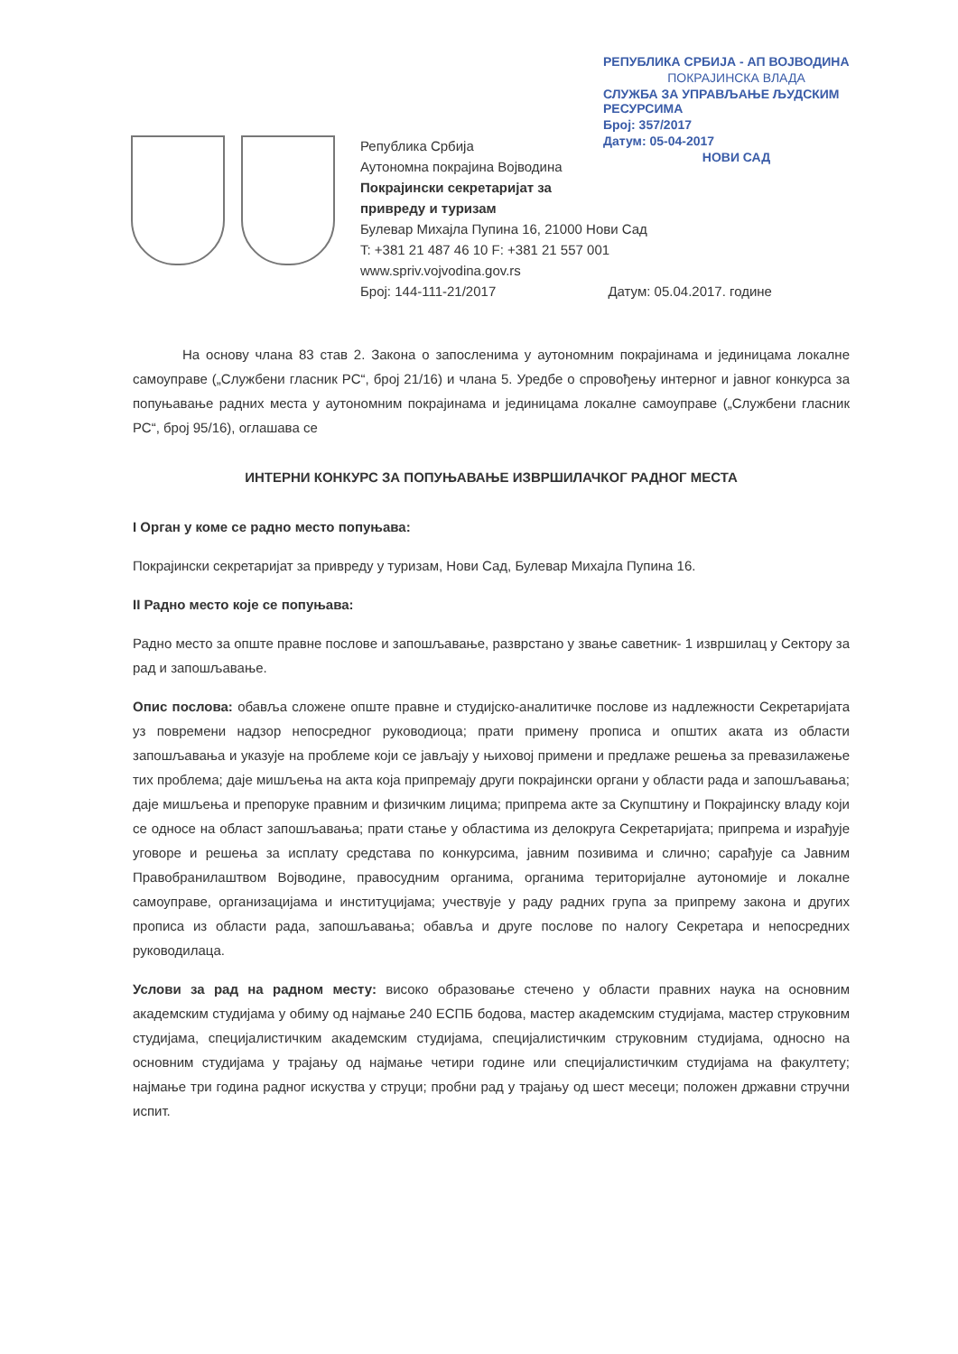РЕПУБЛИКА СРБИЈА - АП ВОЈВОДИНА
ПОКРАЈИНСКА ВЛАДА
СЛУЖБА ЗА УПРАВЉАЊЕ ЉУДСКИМ РЕСУРСИМА
Број: 357/2017
Датум: 05-04-2017
НОВИ САД
Република Србија
Аутономна покрајина Војводина
Покрајински секретаријат за
привреду и туризам
Булевар Михајла Пупина 16, 21000 Нови Сад
T: +381 21 487 46 10 F: +381 21 557 001
www.spriv.vojvodina.gov.rs
Број: 144-111-21/2017 Датум: 05.04.2017. године
На основу члана 83 став 2. Закона о запосленима у аутономним покрајинама и јединицама локалне самоуправе („Службени гласник РС“, број 21/16) и члана 5. Уредбе о спровођењу интерног и јавног конкурса за попуњавање радних места у аутономним покрајинама и јединицама локалне самоуправе („Службени гласник РС“, број 95/16), оглашава се
ИНТЕРНИ КОНКУРС ЗА ПОПУЊАВАЊЕ ИЗВРШИЛАЧКОГ РАДНОГ МЕСТА
I Орган у коме се радно место попуњава:
Покрајински секретаријат за привреду у туризам, Нови Сад, Булевар Михајла Пупина 16.
II Радно место које се попуњава:
Радно место за опште правне послове и запошљавање, разврстано у звање саветник- 1 извршилац у Сектору за рад и запошљавање.
Опис послова: обавља сложене опште правне и студијско-аналитичке послове из надлежности Секретаријата уз повремени надзор непосредног руководиоца; прати примену прописа и општих аката из области запошљавања и указује на проблеме који се јављају у њиховој примени и предлаже решења за превазилажење тих проблема; даје мишљења на акта која припремају други покрајински органи у области рада и запошљавања; даје мишљења и препоруке правним и физичким лицима; припрема акте за Скупштину и Покрајинску владу који се односе на област запошљавања; прати стање у областима из делокруга Секретаријата; припрема и израђује уговоре и решења за исплату средстава по конкурсима, јавним позивима и слично; сарађује са Јавним Правобранилаштвом Војводине, правосудним органима, органима територијалне аутономије и локалне самоуправе, организацијама и институцијама; учествује у раду радних група за припрему закона и других прописа из области рада, запошљавања; обавља и друге послове по налогу Секретара и непосредних руководилаца.
Услови за рад на радном месту: високо образовање стечено у области правних наука на основним академским студијама у обиму од најмање 240 ЕСПБ бодова, мастер академским студијама, мастер струковним студијама, специјалистичким академским студијама, специјалистичким струковним студијама, односно на основним студијама у трајању од најмање четири године или специјалистичким студијама на факултету; најмање три година радног искуства у струци; пробни рад у трајању од шест месеци; положен државни стручни испит.